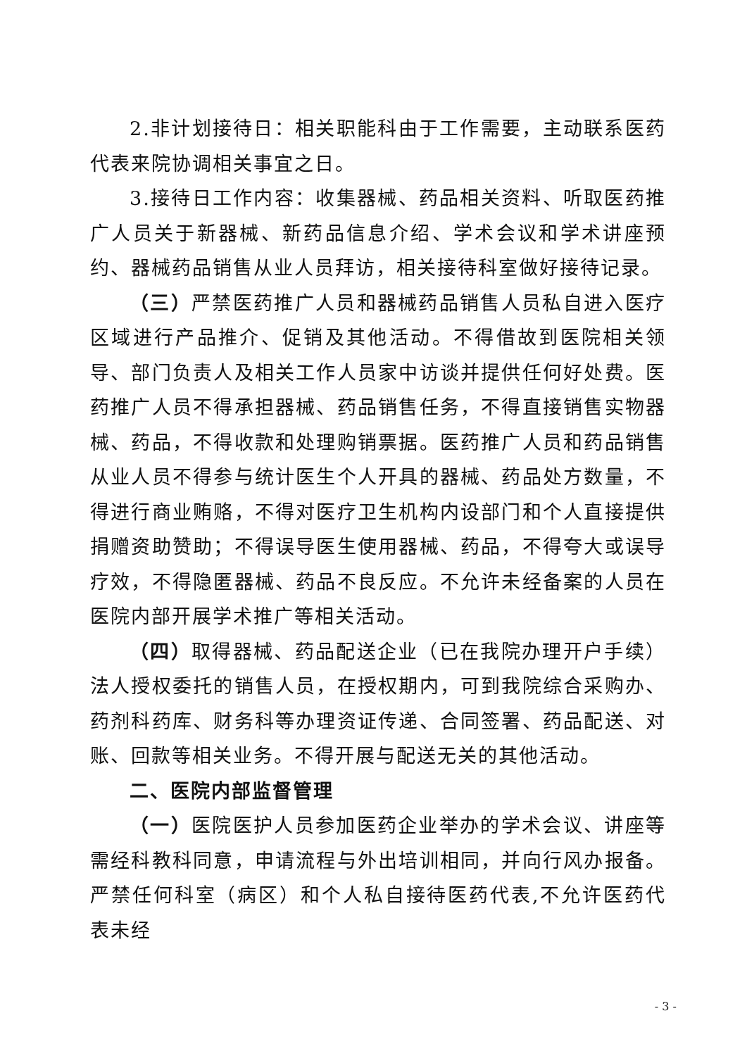2.非计划接待日：相关职能科由于工作需要，主动联系医药代表来院协调相关事宜之日。
3.接待日工作内容：收集器械、药品相关资料、听取医药推广人员关于新器械、新药品信息介绍、学术会议和学术讲座预约、器械药品销售从业人员拜访，相关接待科室做好接待记录。
（三）严禁医药推广人员和器械药品销售人员私自进入医疗区域进行产品推介、促销及其他活动。不得借故到医院相关领导、部门负责人及相关工作人员家中访谈并提供任何好处费。医药推广人员不得承担器械、药品销售任务，不得直接销售实物器械、药品，不得收款和处理购销票据。医药推广人员和药品销售从业人员不得参与统计医生个人开具的器械、药品处方数量，不得进行商业贿赂，不得对医疗卫生机构内设部门和个人直接提供捐赠资助赞助；不得误导医生使用器械、药品，不得夸大或误导疗效，不得隐匿器械、药品不良反应。不允许未经备案的人员在医院内部开展学术推广等相关活动。
（四）取得器械、药品配送企业（已在我院办理开户手续）法人授权委托的销售人员，在授权期内，可到我院综合采购办、药剂科药库、财务科等办理资证传递、合同签署、药品配送、对账、回款等相关业务。不得开展与配送无关的其他活动。
二、医院内部监督管理
（一）医院医护人员参加医药企业举办的学术会议、讲座等需经科教科同意，申请流程与外出培训相同，并向行风办报备。严禁任何科室（病区）和个人私自接待医药代表,不允许医药代表未经
- 3 -